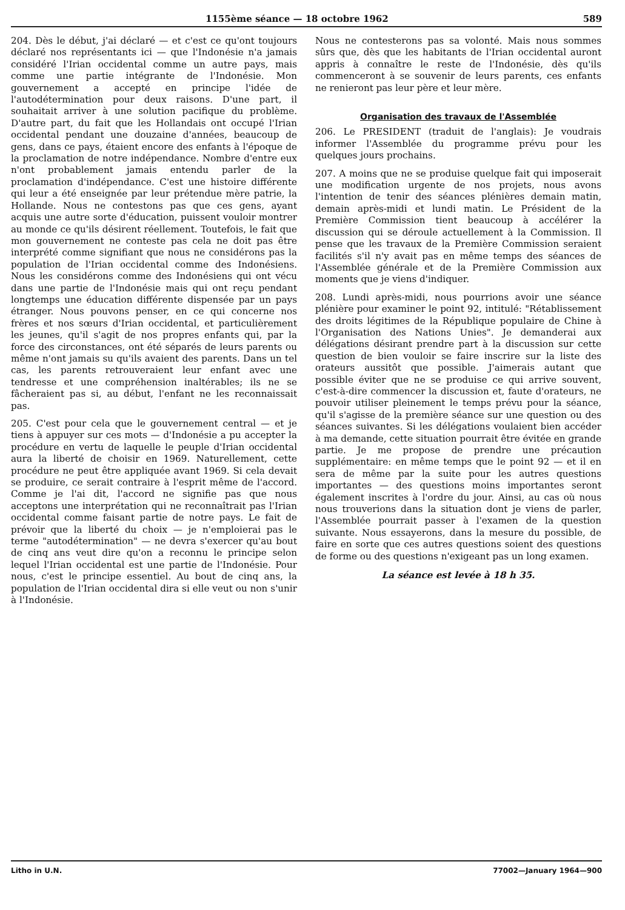1155ème séance — 18 octobre 1962 589
204. Dès le début, j'ai déclaré — et c'est ce qu'ont toujours déclaré nos représentants ici — que l'Indonésie n'a jamais considéré l'Irian occidental comme un autre pays, mais comme une partie intégrante de l'Indonésie. Mon gouvernement a accepté en principe l'idée de l'autodétermination pour deux raisons. D'une part, il souhaitait arriver à une solution pacifique du problème. D'autre part, du fait que les Hollandais ont occupé l'Irian occidental pendant une douzaine d'années, beaucoup de gens, dans ce pays, étaient encore des enfants à l'époque de la proclamation de notre indépendance. Nombre d'entre eux n'ont probablement jamais entendu parler de la proclamation d'indépendance. C'est une histoire différente qui leur a été enseignée par leur prétendue mère patrie, la Hollande. Nous ne contestons pas que ces gens, ayant acquis une autre sorte d'éducation, puissent vouloir montrer au monde ce qu'ils désirent réellement. Toutefois, le fait que mon gouvernement ne conteste pas cela ne doit pas être interprété comme signifiant que nous ne considérons pas la population de l'Irian occidental comme des Indonésiens. Nous les considérons comme des Indonésiens qui ont vécu dans une partie de l'Indonésie mais qui ont reçu pendant longtemps une éducation différente dispensée par un pays étranger. Nous pouvons penser, en ce qui concerne nos frères et nos sœurs d'Irian occidental, et particulièrement les jeunes, qu'il s'agit de nos propres enfants qui, par la force des circonstances, ont été séparés de leurs parents ou même n'ont jamais su qu'ils avaient des parents. Dans un tel cas, les parents retrouveraient leur enfant avec une tendresse et une compréhension inaltérables; ils ne se fâcheraient pas si, au début, l'enfant ne les reconnaissait pas.
205. C'est pour cela que le gouvernement central — et je tiens à appuyer sur ces mots — d'Indonésie a pu accepter la procédure en vertu de laquelle le peuple d'Irian occidental aura la liberté de choisir en 1969. Naturellement, cette procédure ne peut être appliquée avant 1969. Si cela devait se produire, ce serait contraire à l'esprit même de l'accord. Comme je l'ai dit, l'accord ne signifie pas que nous acceptons une interprétation qui ne reconnaîtrait pas l'Irian occidental comme faisant partie de notre pays. Le fait de prévoir que la liberté du choix — je n'emploierai pas le terme "autodétermination" — ne devra s'exercer qu'au bout de cinq ans veut dire qu'on a reconnu le principe selon lequel l'Irian occidental est une partie de l'Indonésie. Pour nous, c'est le principe essentiel. Au bout de cinq ans, la population de l'Irian occidental dira si elle veut ou non s'unir à l'Indonésie.
Nous ne contesterons pas sa volonté. Mais nous sommes sûrs que, dès que les habitants de l'Irian occidental auront appris à connaître le reste de l'Indonésie, dès qu'ils commenceront à se souvenir de leurs parents, ces enfants ne renieront pas leur père et leur mère.
Organisation des travaux de l'Assemblée
206. Le PRESIDENT (traduit de l'anglais): Je voudrais informer l'Assemblée du programme prévu pour les quelques jours prochains.
207. A moins que ne se produise quelque fait qui imposerait une modification urgente de nos projets, nous avons l'intention de tenir des séances plénières demain matin, demain après-midi et lundi matin. Le Président de la Première Commission tient beaucoup à accélérer la discussion qui se déroule actuellement à la Commission. Il pense que les travaux de la Première Commission seraient facilités s'il n'y avait pas en même temps des séances de l'Assemblée générale et de la Première Commission aux moments que je viens d'indiquer.
208. Lundi après-midi, nous pourrions avoir une séance plénière pour examiner le point 92, intitulé: "Rétablissement des droits légitimes de la République populaire de Chine à l'Organisation des Nations Unies". Je demanderai aux délégations désirant prendre part à la discussion sur cette question de bien vouloir se faire inscrire sur la liste des orateurs aussitôt que possible. J'aimerais autant que possible éviter que ne se produise ce qui arrive souvent, c'est-à-dire commencer la discussion et, faute d'orateurs, ne pouvoir utiliser pleinement le temps prévu pour la séance, qu'il s'agisse de la première séance sur une question ou des séances suivantes. Si les délégations voulaient bien accéder à ma demande, cette situation pourrait être évitée en grande partie. Je me propose de prendre une précaution supplémentaire: en même temps que le point 92 — et il en sera de même par la suite pour les autres questions importantes — des questions moins importantes seront également inscrites à l'ordre du jour. Ainsi, au cas où nous nous trouverions dans la situation dont je viens de parler, l'Assemblée pourrait passer à l'examen de la question suivante. Nous essayerons, dans la mesure du possible, de faire en sorte que ces autres questions soient des questions de forme ou des questions n'exigeant pas un long examen.
La séance est levée à 18 h 35.
Litho in U.N. 77002—January 1964—900